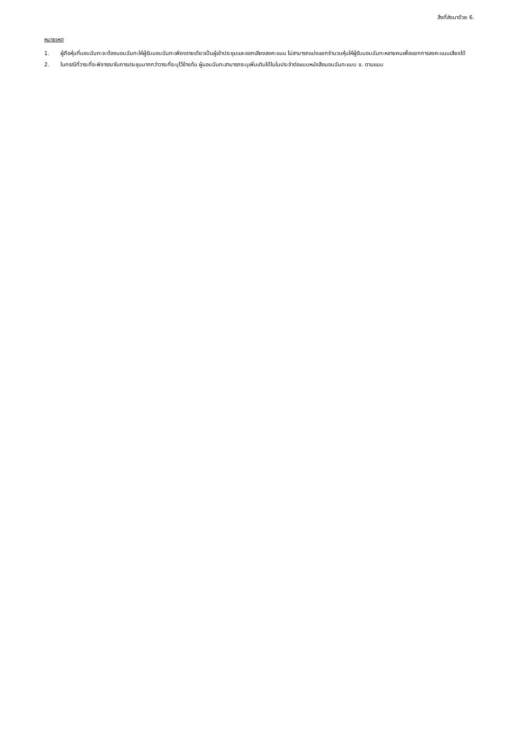สิ่งที่ส่งมาด้วย 6.
หมายเหตุ
1. ผู้ถือหุ้นที่มอบฉันทะจะต้องมอบฉันทะให้ผู้รับมอบฉันทะเพียงรายเดียวเป็นผู้เข้าประชุมและออกเสียงลงคะแนน ไม่สามารถแบ่งแยกจำนวนหุ้นให้ผู้รับมอบฉันทะหลายคนเพื่อแยกการลงคะแนนเสียงได้
2. ในกรณีที่วาระที่จะพิจารณาในการประชุมมากกว่าวาระที่ระบุไว้ข้างต้น ผู้มอบฉันทะสามารถระบุเพิ่มเติมได้ในในประจำต่อแบบหนังสือมอบฉันทะแบบ ข. ตามแนบ